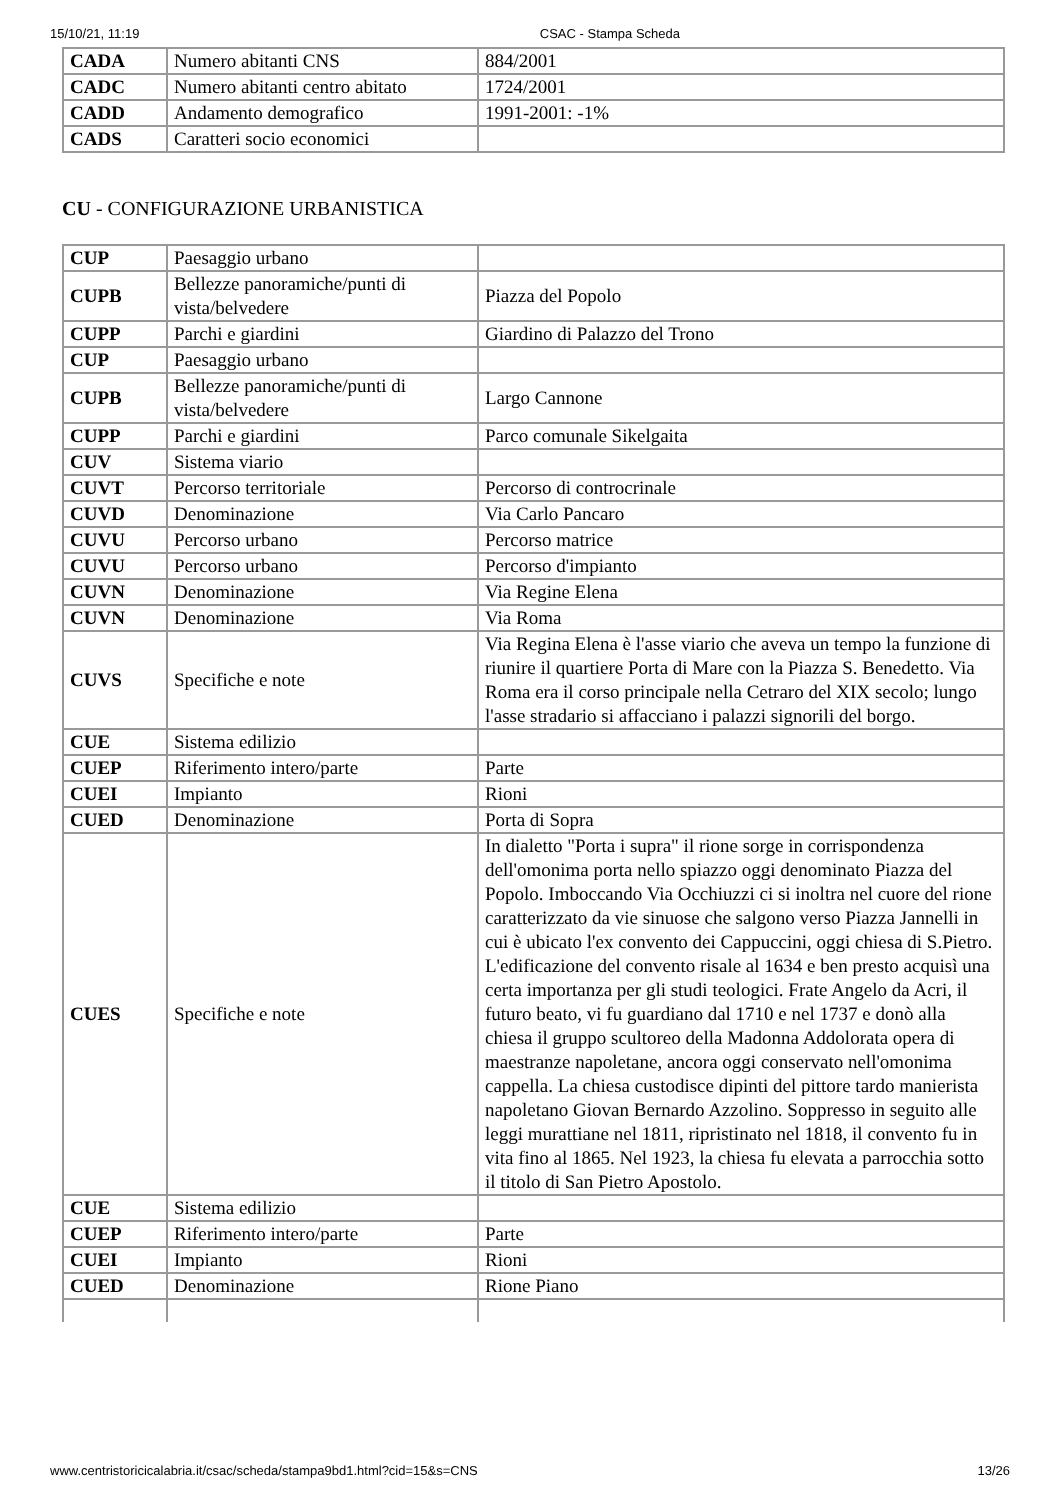15/10/21, 11:19 CSAC - Stampa Scheda
| CADA | Numero abitanti CNS | 884/2001 |
| CADC | Numero abitanti centro abitato | 1724/2001 |
| CADD | Andamento demografico | 1991-2001: -1% |
| CADS | Caratteri socio economici | |
CU - CONFIGURAZIONE URBANISTICA
| CUP | Paesaggio urbano | |
| CUPB | Bellezze panoramiche/punti di vista/belvedere | Piazza del Popolo |
| CUPP | Parchi e giardini | Giardino di Palazzo del Trono |
| CUP | Paesaggio urbano | |
| CUPB | Bellezze panoramiche/punti di vista/belvedere | Largo Cannone |
| CUPP | Parchi e giardini | Parco comunale Sikelgaita |
| CUV | Sistema viario | |
| CUVT | Percorso territoriale | Percorso di controcrinale |
| CUVD | Denominazione | Via Carlo Pancaro |
| CUVU | Percorso urbano | Percorso matrice |
| CUVU | Percorso urbano | Percorso d'impianto |
| CUVN | Denominazione | Via Regine Elena |
| CUVN | Denominazione | Via Roma |
| CUVS | Specifiche e note | Via Regina Elena è l'asse viario che aveva un tempo la funzione di riunire il quartiere Porta di Mare con la Piazza S. Benedetto. Via Roma era il corso principale nella Cetraro del XIX secolo; lungo l'asse stradario si affacciano i palazzi signorili del borgo. |
| CUE | Sistema edilizio | |
| CUEP | Riferimento intero/parte | Parte |
| CUEI | Impianto | Rioni |
| CUED | Denominazione | Porta di Sopra |
| CUES | Specifiche e note | In dialetto "Porta i supra" il rione sorge in corrispondenza dell'omonima porta nello spiazzo oggi denominato Piazza del Popolo. Imboccando Via Occhiuzzi ci si inoltra nel cuore del rione caratterizzato da vie sinuose che salgono verso Piazza Jannelli in cui è ubicato l'ex convento dei Cappuccini, oggi chiesa di S.Pietro. L'edificazione del convento risale al 1634 e ben presto acquisì una certa importanza per gli studi teologici. Frate Angelo da Acri, il futuro beato, vi fu guardiano dal 1710 e nel 1737 e donò alla chiesa il gruppo scultoreo della Madonna Addolorata opera di maestranze napoletane, ancora oggi conservato nell'omonima cappella. La chiesa custodisce dipinti del pittore tardo manierista napoletano Giovan Bernardo Azzolino. Soppresso in seguito alle leggi murattiane nel 1811, ripristinato nel 1818, il convento fu in vita fino al 1865. Nel 1923, la chiesa fu elevata a parrocchia sotto il titolo di San Pietro Apostolo. |
| CUE | Sistema edilizio | |
| CUEP | Riferimento intero/parte | Parte |
| CUEI | Impianto | Rioni |
| CUED | Denominazione | Rione Piano |
www.centristoricicalabria.it/csac/scheda/stampa9bd1.html?cid=15&s=CNS 13/26